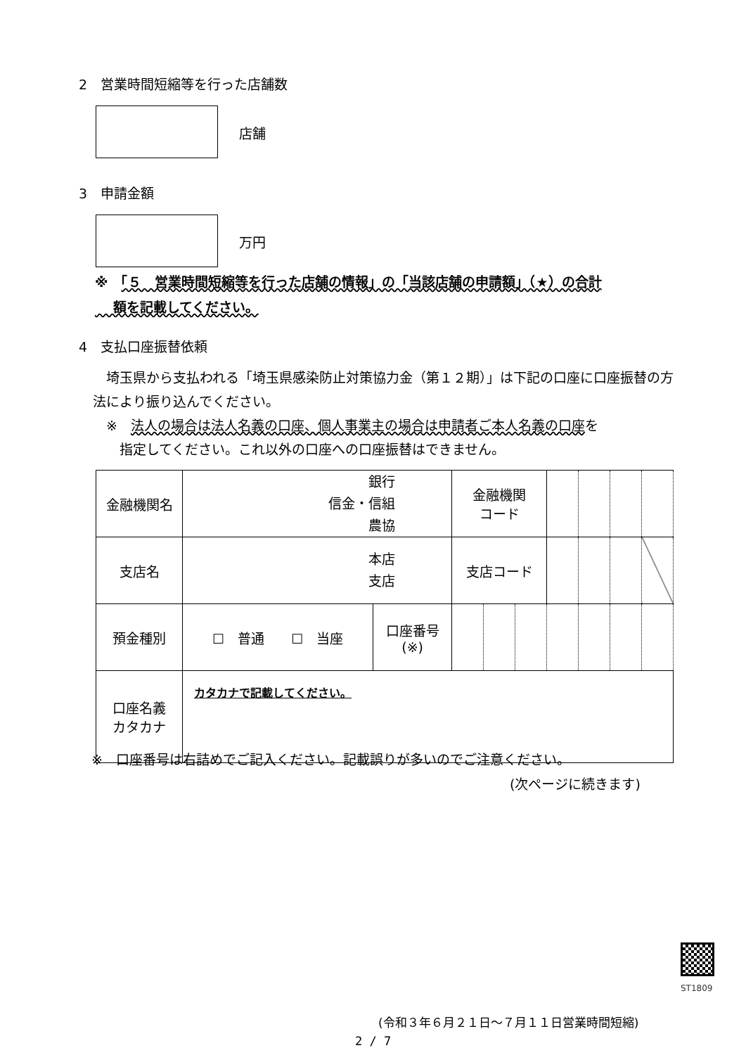2　営業時間短縮等を行った店舗数
店舗
3　申請金額
万円
※　「５　営業時間短縮等を行った店舗の情報」の「当該店舗の申請額」（★）の合計
　 額を記載してください。
4　支払口座振替依頼
　埼玉県から支払われる「埼玉県感染防止対策協力金（第１２期）」は下記の口座に口座振替の方法により振り込んでください。
　※　法人の場合は法人名義の口座、個人事業主の場合は申請者ご本人名義の口座を
　　指定してください。これ以外の口座への口座振替はできません。
| 金融機関名 | 銀行 信金・信組 農協 | | 金融機関 コード | | | | | | |
| 支店名 | 本店 支店 | | 支店コード | | | | | | |
| 預金種別 | ☐ 普通 ☐ 当座 | 口座番号 (※) | | | | | | | |
| 口座名義 カタカナ | カタカナで記載してください。 | | | | | | | | |
※　口座番号は右詰めでご記入ください。記載誤りが多いのでご注意ください。
(次ページに続きます)
ST1809
(令和３年６月２１日～７月１１日営業時間短縮)
2 / 7